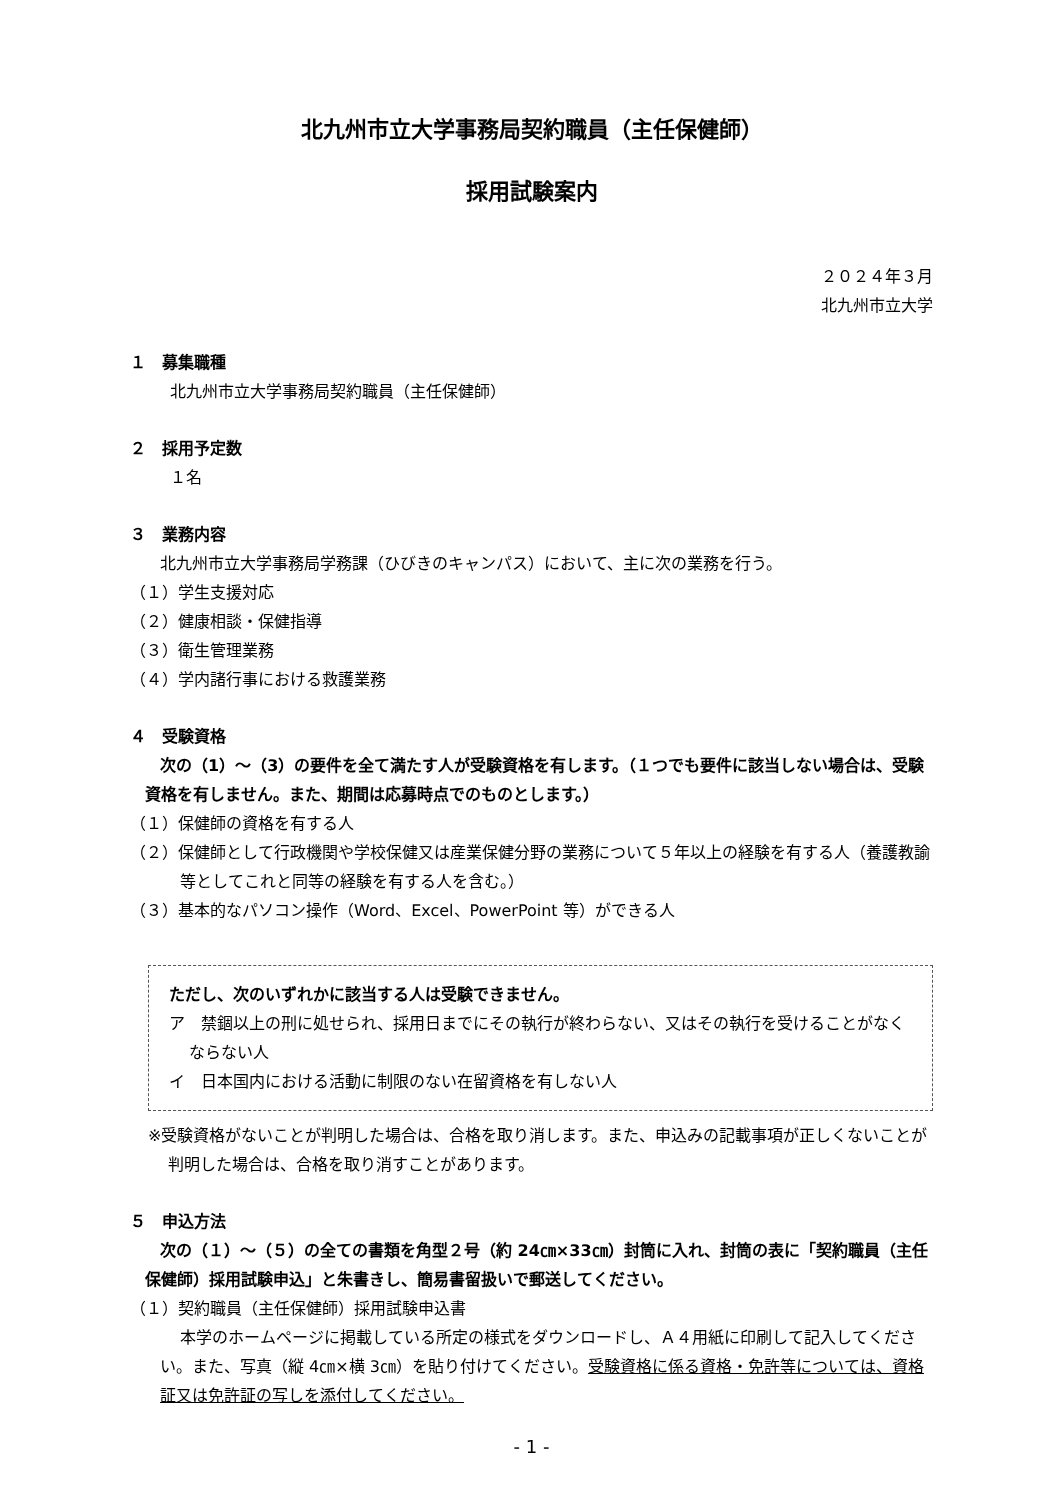北九州市立大学事務局契約職員（主任保健師）
採用試験案内
２０２４年３月
北九州市立大学
１　募集職種
北九州市立大学事務局契約職員（主任保健師）
２　採用予定数
１名
３　業務内容
北九州市立大学事務局学務課（ひびきのキャンパス）において、主に次の業務を行う。
（１）学生支援対応
（２）健康相談・保健指導
（３）衛生管理業務
（４）学内諸行事における救護業務
４　受験資格
次の（1）～（3）の要件を全て満たす人が受験資格を有します。（１つでも要件に該当しない場合は、受験資格を有しません。また、期間は応募時点でのものとします。）
（１）保健師の資格を有する人
（２）保健師として行政機関や学校保健又は産業保健分野の業務について５年以上の経験を有する人（養護教諭等としてこれと同等の経験を有する人を含む。）
（３）基本的なパソコン操作（Word、Excel、PowerPoint 等）ができる人
ただし、次のいずれかに該当する人は受験できません。
ア　禁錮以上の刑に処せられ、採用日までにその執行が終わらない、又はその執行を受けることがなくならない人
イ　日本国内における活動に制限のない在留資格を有しない人
※受験資格がないことが判明した場合は、合格を取り消します。また、申込みの記載事項が正しくないことが判明した場合は、合格を取り消すことがあります。
５　申込方法
次の（１）～（５）の全ての書類を角型２号（約 24㎝×33㎝）封筒に入れ、封筒の表に「契約職員（主任保健師）採用試験申込」と朱書きし、簡易書留扱いで郵送してください。
（１）契約職員（主任保健師）採用試験申込書
本学のホームページに掲載している所定の様式をダウンロードし、Ａ４用紙に印刷して記入してください。また、写真（縦 4㎝×横 3㎝）を貼り付けてください。受験資格に係る資格・免許等については、資格証又は免許証の写しを添付してください。
- 1 -